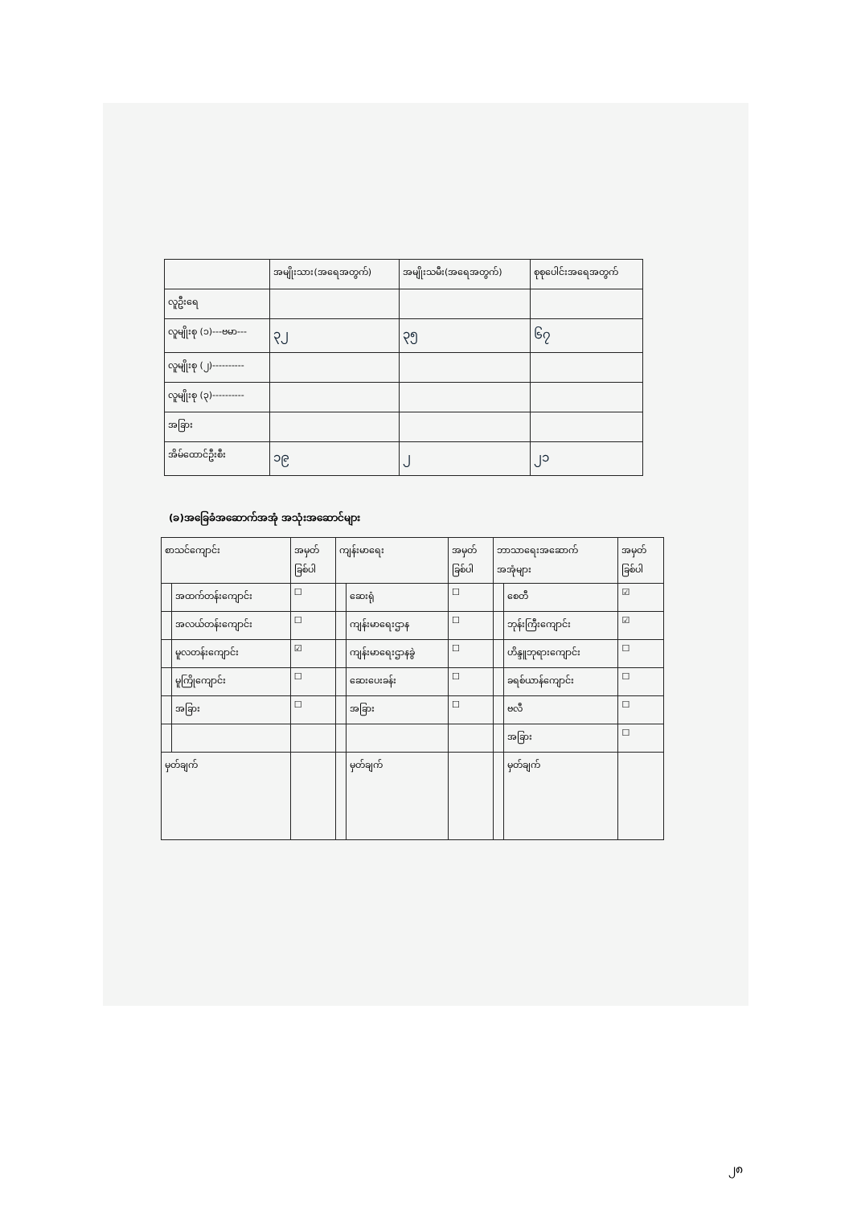| | အမျိုးသား(အရေအတွက်) | အမျိုးသမီး(အရေအတွက်) | စုစုပေါင်းအရေအတွက် |
| --- | --- | --- | --- |
| လူဦးရေ | | | |
| လူမျိုးစု (၁)---ဗမာ--- | ၃၂ | ၃၅ | ၆၇ |
| လူမျိုးစု (၂)---------- | | | |
| လူမျိုးစု (၃)---------- | | | |
| အခြား | | | |
| အိမ်ထောင်ဦးစီး | ၁၉ | ၂ | ၂၁ |
(ခ)အခြေခံအဆောက်အအုံ အသုံးအဆောင်များ
| စာသင်ကျောင်း | | အမှတ် ခြစ်ပါ | ကျန်းမာရေး | | အမှတ် ခြစ်ပါ | ဘာသာရေးအဆောက် အအုံများ | | အမှတ် ခြစ်ပါ |
| --- | --- | --- | --- | --- | --- | --- | --- | --- |
| | အထက်တန်းကျောင်း | ☐ | | ဆေးရုံ | ☐ | | စေတီ | ☑ |
| | အလယ်တန်းကျောင်း | ☐ | | ကျန်းမာရေးဌာန | ☐ | | ဘုန်းကြီးကျောင်း | ☑ |
| | မူလတန်းကျောင်း | ☑ | | ကျန်းမာရေးဌာနခွဲ | ☐ | | ဟိန္ဒူဘုရားကျောင်း | ☐ |
| | မူကြိုကျောင်း | ☐ | | ဆေးပေးခန်း | ☐ | | ခရစ်ယာန်ကျောင်း | ☐ |
| | အခြား | ☐ | | အခြား | ☐ | | ဗလီ | ☐ |
| | | | | | | | အခြား | ☐ |
| မှတ်ချက် | | | | မှတ်ချက် | | | မှတ်ချက် | |
၂၈